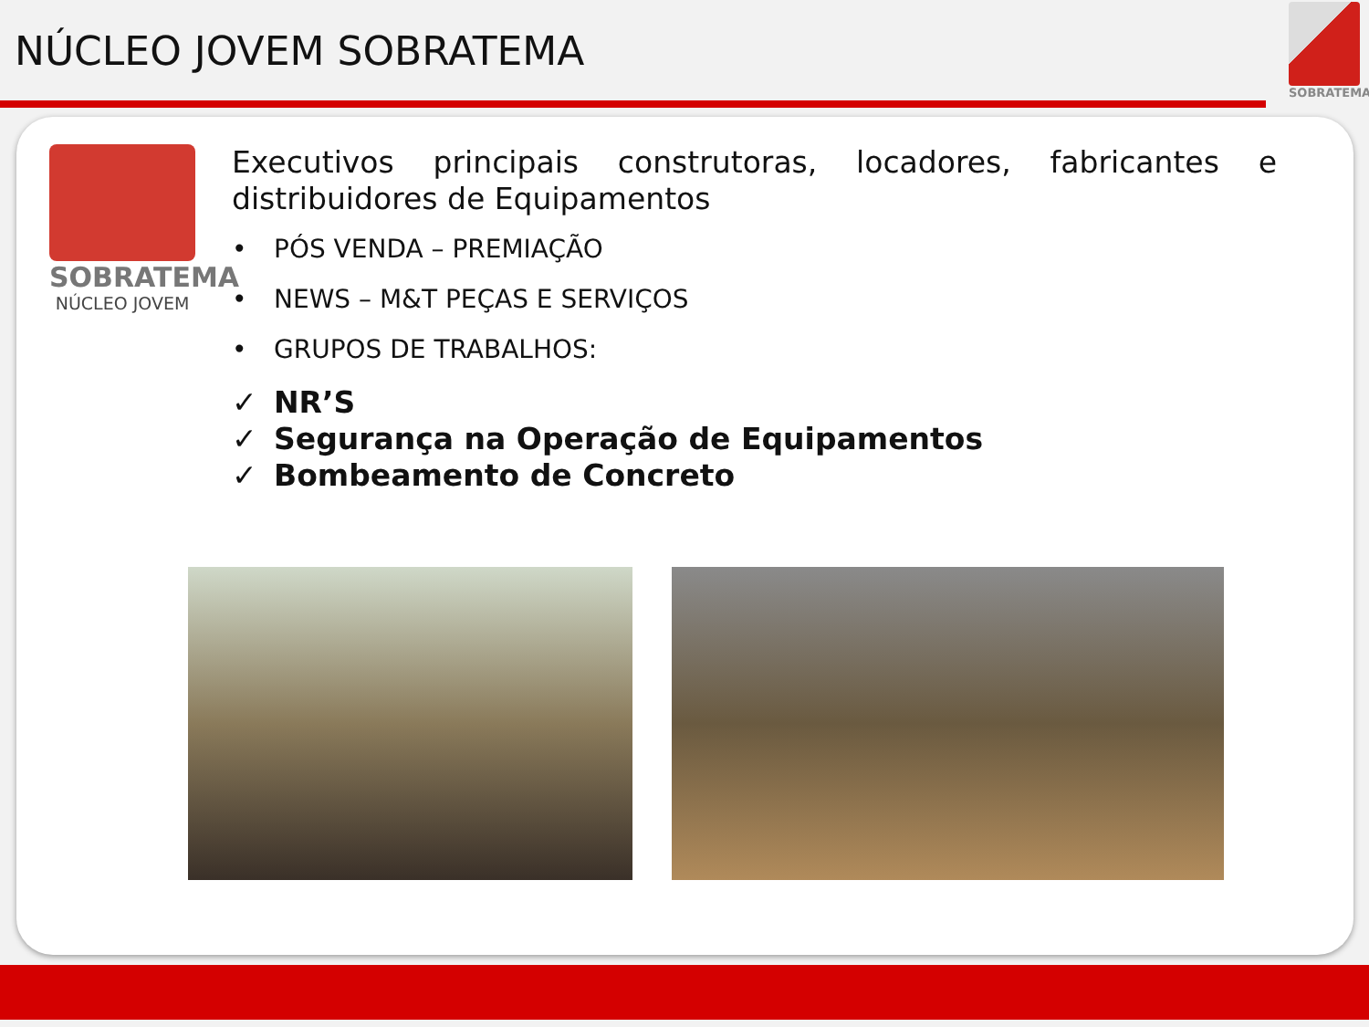NÚCLEO JOVEM SOBRATEMA
SOBRATEMA
SOBRATEMA
NÚCLEO JOVEM
Executivos principais construtoras, locadores, fabricantes e distribuidores de Equipamentos
• PÓS VENDA – PREMIAÇÃO
• NEWS – M&T PEÇAS E SERVIÇOS
• GRUPOS DE TRABALHOS:
✓ NR’S
✓ Segurança na Operação de Equipamentos
✓ Bombeamento de Concreto